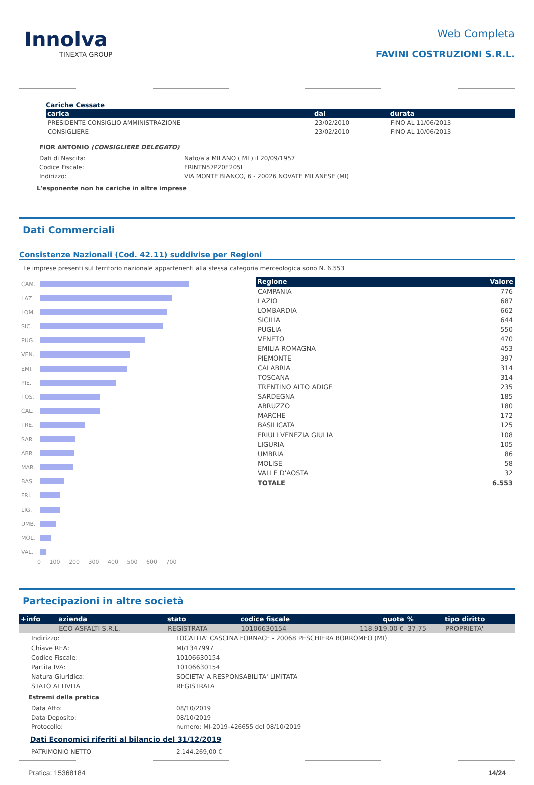Innolva
TINEXTA GROUP
Web Completa
FAVINI COSTRUZIONI S.R.L.
Cariche Cessate
| carica | dal | durata |
| --- | --- | --- |
| PRESIDENTE CONSIGLIO AMMINISTRAZIONE | 23/02/2010 | FINO AL 11/06/2013 |
| CONSIGLIERE | 23/02/2010 | FINO AL 10/06/2013 |
FIOR ANTONIO (CONSIGLIERE DELEGATO)
| Dati di Nascita: | Nato/a a MILANO ( MI ) il 20/09/1957 |
| Codice Fiscale: | FRINTN57P20F205I |
| Indirizzo: | VIA MONTE BIANCO, 6 - 20026 NOVATE MILANESE (MI) |
L'esponente non ha cariche in altre imprese
Dati Commerciali
Consistenze Nazionali (Cod. 42.11) suddivise per Regioni
Le imprese presenti sul territorio nazionale appartenenti alla stessa categoria merceologica sono N. 6.553
| CAM. | |
| LAZ. | |
| LOM. | |
| SIC. | |
| PUG. | |
| VEN. | |
| EMI. | |
| PIE. | |
| TOS. | |
| CAL. | |
| TRE. | |
| SAR. | |
| ABR. | |
| MAR. | |
| BAS. | |
| FRI. | |
| LIG. | |
| UMB. | |
| MOL. | |
| VAL. | |
0 100 200 300 400 500 600 700
| Regione | Valore |
| --- | --- |
| CAMPANIA | 776 |
| LAZIO | 687 |
| LOMBARDIA | 662 |
| SICILIA | 644 |
| PUGLIA | 550 |
| VENETO | 470 |
| EMILIA ROMAGNA | 453 |
| PIEMONTE | 397 |
| CALABRIA | 314 |
| TOSCANA | 314 |
| TRENTINO ALTO ADIGE | 235 |
| SARDEGNA | 185 |
| ABRUZZO | 180 |
| MARCHE | 172 |
| BASILICATA | 125 |
| FRIULI VENEZIA GIULIA | 108 |
| LIGURIA | 105 |
| UMBRIA | 86 |
| MOLISE | 58 |
| VALLE D'AOSTA | 32 |
| TOTALE | 6.553 |
Partecipazioni in altre società
| +info | azienda | stato | codice fiscale | quota | % | tipo diritto |
| --- | --- | --- | --- | --- | --- | --- |
| | ECO ASFALTI S.R.L. | REGISTRATA | 10106630154 | 118.919,00 € | 37,75 | PROPRIETA' |
| Indirizzo: | LOCALITA' CASCINA FORNACE - 20068 PESCHIERA BORROMEO (MI) |
| Chiave REA: | MI/1347997 |
| Codice Fiscale: | 10106630154 |
| Partita IVA: | 10106630154 |
| Natura Giuridica: | SOCIETA' A RESPONSABILITA' LIMITATA |
| STATO ATTIVITÀ | REGISTRATA |
Estremi della pratica
| Data Atto: | 08/10/2019 |
| Data Deposito: | 08/10/2019 |
| Protocollo: | numero: MI-2019-426655 del 08/10/2019 |
Dati Economici riferiti al bilancio del 31/12/2019
| PATRIMONIO NETTO | 2.144.269,00 € |
Pratica: 15368184 14/24